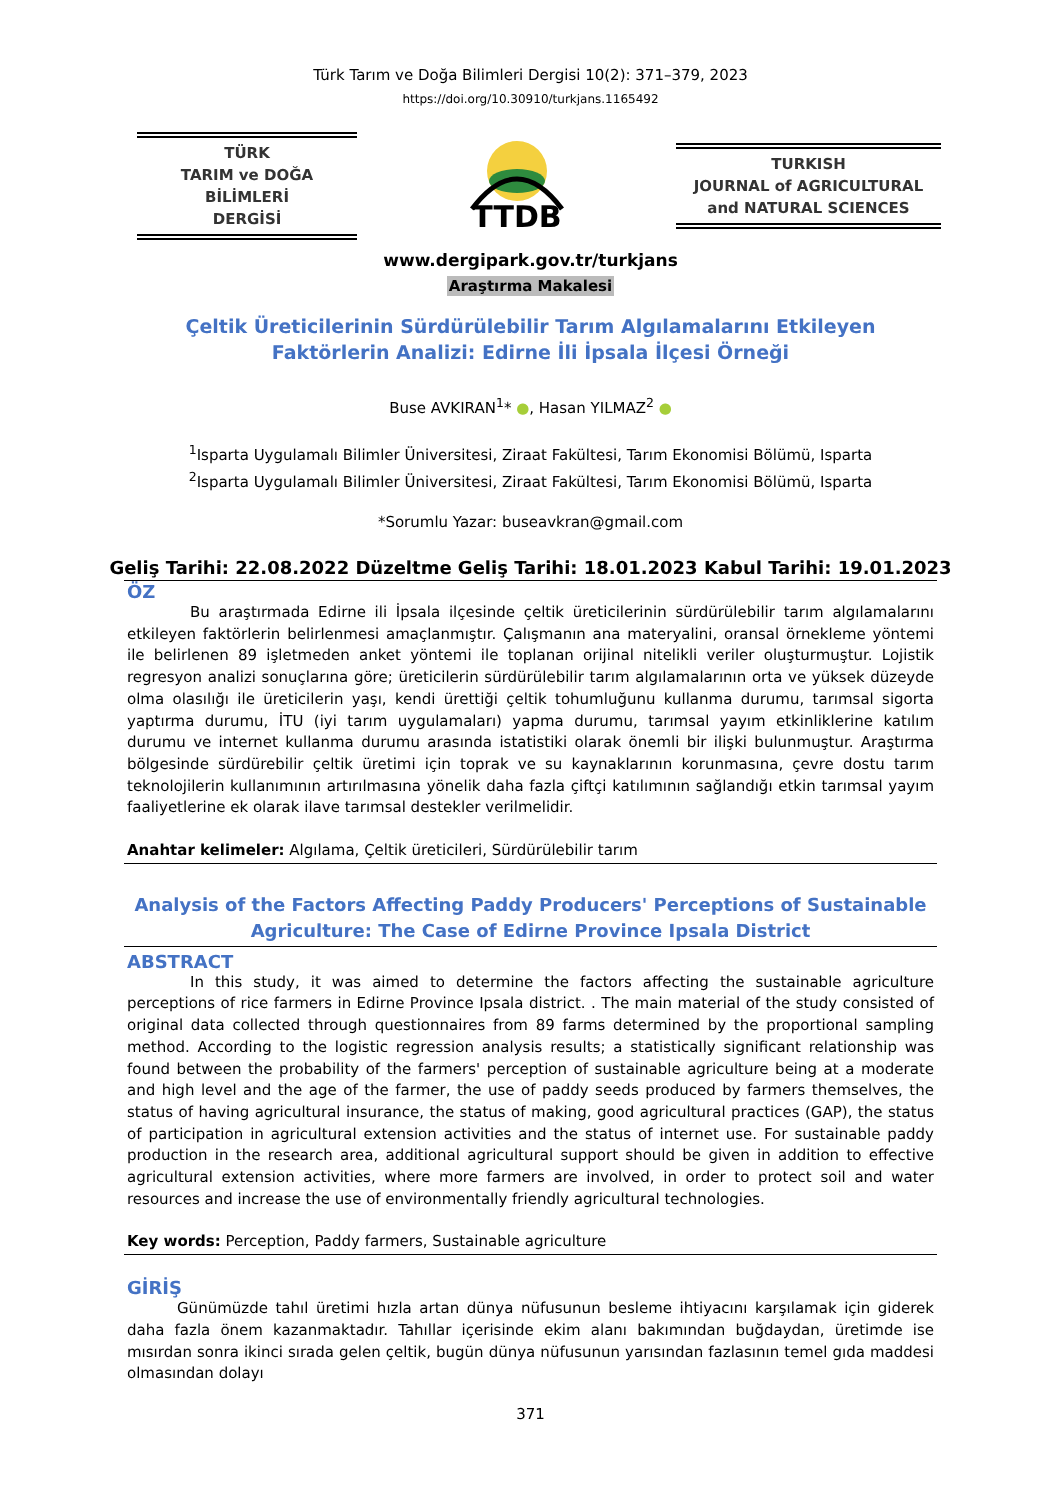Türk Tarım ve Doğa Bilimleri Dergisi 10(2): 371–379, 2023
https://doi.org/10.30910/turkjans.1165492
TÜRK
TARIM ve DOĞA BİLİMLERİ
DERGİSİ
TTDB
TURKISH
JOURNAL of AGRICULTURAL
and NATURAL SCIENCES
www.dergipark.gov.tr/turkjans
Araştırma Makalesi
Çeltik Üreticilerinin Sürdürülebilir Tarım Algılamalarını Etkileyen Faktörlerin Analizi: Edirne İli İpsala İlçesi Örneği
Buse AVKIRAN<sup>1</sup>* ●, Hasan YILMAZ<sup>2</sup> ●
<sup>1</sup> Isparta Uygulamalı Bilimler Üniversitesi, Ziraat Fakültesi, Tarım Ekonomisi Bölümü, Isparta
<sup>2</sup> Isparta Uygulamalı Bilimler Üniversitesi, Ziraat Fakültesi, Tarım Ekonomisi Bölümü, Isparta
*Sorumlu Yazar: buseavkran@gmail.com
Geliş Tarihi: 22.08.2022 Düzeltme Geliş Tarihi: 18.01.2023 Kabul Tarihi: 19.01.2023
ÖZ
Bu araştırmada Edirne ili İpsala ilçesinde çeltik üreticilerinin sürdürülebilir tarım algılamalarını etkileyen faktörlerin belirlenmesi amaçlanmıştır. Çalışmanın ana materyalini, oransal örnekleme yöntemi ile belirlenen 89 işletmeden anket yöntemi ile toplanan orijinal nitelikli veriler oluşturmuştur. Lojistik regresyon analizi sonuçlarına göre; üreticilerin sürdürülebilir tarım algılamalarının orta ve yüksek düzeyde olma olasılığı ile üreticilerin yaşı, kendi ürettiği çeltik tohumluğunu kullanma durumu, tarımsal sigorta yaptırma durumu, İTU (iyi tarım uygulamaları) yapma durumu, tarımsal yayım etkinliklerine katılım durumu ve internet kullanma durumu arasında istatistiki olarak önemli bir ilişki bulunmuştur. Araştırma bölgesinde sürdürebilir çeltik üretimi için toprak ve su kaynaklarının korunmasına, çevre dostu tarım teknolojilerin kullanımının artırılmasına yönelik daha fazla çiftçi katılımının sağlandığı etkin tarımsal yayım faaliyetlerine ek olarak ilave tarımsal destekler verilmelidir.
Anahtar kelimeler: Algılama, Çeltik üreticileri, Sürdürülebilir tarım
Analysis of the Factors Affecting Paddy Producers' Perceptions of Sustainable Agriculture: The Case of Edirne Province Ipsala District
ABSTRACT
In this study, it was aimed to determine the factors affecting the sustainable agriculture perceptions of rice farmers in Edirne Province Ipsala district. . The main material of the study consisted of original data collected through questionnaires from 89 farms determined by the proportional sampling method. According to the logistic regression analysis results; a statistically significant relationship was found between the probability of the farmers' perception of sustainable agriculture being at a moderate and high level and the age of the farmer, the use of paddy seeds produced by farmers themselves, the status of having agricultural insurance, the status of making, good agricultural practices (GAP), the status of participation in agricultural extension activities and the status of internet use. For sustainable paddy production in the research area, additional agricultural support should be given in addition to effective agricultural extension activities, where more farmers are involved, in order to protect soil and water resources and increase the use of environmentally friendly agricultural technologies.
Key words: Perception, Paddy farmers, Sustainable agriculture
GİRİŞ
Günümüzde tahıl üretimi hızla artan dünya nüfusunun besleme ihtiyacını karşılamak için giderek daha fazla önem kazanmaktadır. Tahıllar içerisinde ekim alanı bakımından buğdaydan, üretimde ise mısırdan sonra ikinci sırada gelen çeltik, bugün dünya nüfusunun yarısından fazlasının temel gıda maddesi olmasından dolayı
371